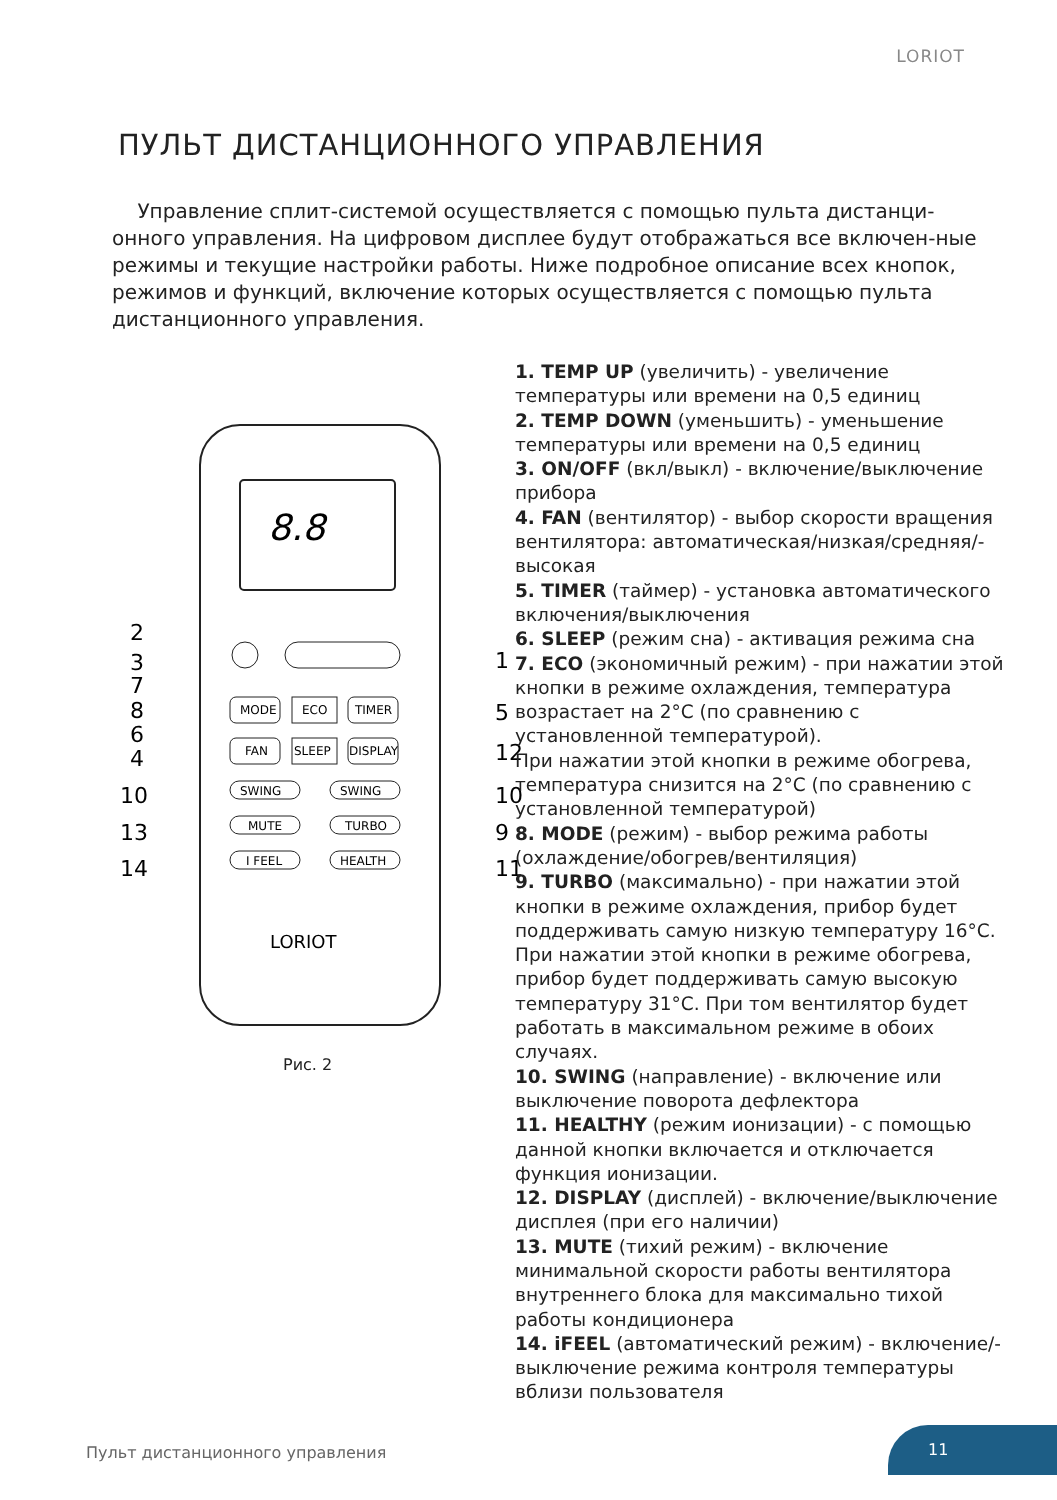LORIOT
ПУЛЬТ ДИСТАНЦИОННОГО УПРАВЛЕНИЯ
Управление сплит-системой осуществляется с помощью пульта дистанци-онного управления. На цифровом дисплее будут отображаться все включен-ные режимы и текущие настройки работы. Ниже подробное описание всех кнопок, режимов и функций, включение которых осуществляется с помощью пульта дистанционного управления.
8.8
MODE
ECO
TIMER
FAN
SLEEP
DISPLAY
SWING
SWING
MUTE
TURBO
I FEEL
HEALTH
LORIOT
2
3
7
8
6
4
10
13
14
1
5
12
10
9
11
Рис. 2
1. TEMP UP (увеличить) - увеличение температуры или времени на 0,5 единиц
2. TEMP DOWN (уменьшить) - уменьшение температуры или времени на 0,5 единиц
3. ON/OFF (вкл/выкл) - включение/выключение прибора
4. FAN (вентилятор) - выбор скорости вращения вентилятора: автоматическая/низкая/средняя/-высокая
5. TIMER (таймер) - установка автоматического включения/выключения
6. SLEEP (режим сна) - активация режима сна
7. ECO (экономичный режим) - при нажатии этой кнопки в режиме охлаждения, температура возрастает на 2°C (по сравнению с установленной температурой).
При нажатии этой кнопки в режиме обогрева, температура снизится на 2°C (по сравнению с установленной температурой)
8. MODE (режим) - выбор режима работы (охлаждение/обогрев/вентиляция)
9. TURBO (максимально) - при нажатии этой кнопки в режиме охлаждения, прибор будет поддерживать самую низкую температуру 16°C. При нажатии этой кнопки в режиме обогрева, прибор будет поддерживать самую высокую температуру 31°C. При том вентилятор будет работать в максимальном режиме в обоих случаях.
10. SWING (направление) - включение или выключение поворота дефлектора
11. HEALTHY (режим ионизации) - с помощью данной кнопки включается и отключается функция ионизации.
12. DISPLAY (дисплей) - включение/выключение дисплея (при его наличии)
13. MUTE (тихий режим) - включение минимальной скорости работы вентилятора внутреннего блока для максимально тихой работы кондиционера
14. iFEEL (автоматический режим) - включение/-выключение режима контроля температуры вблизи пользователя
Пульт дистанционного управления
11